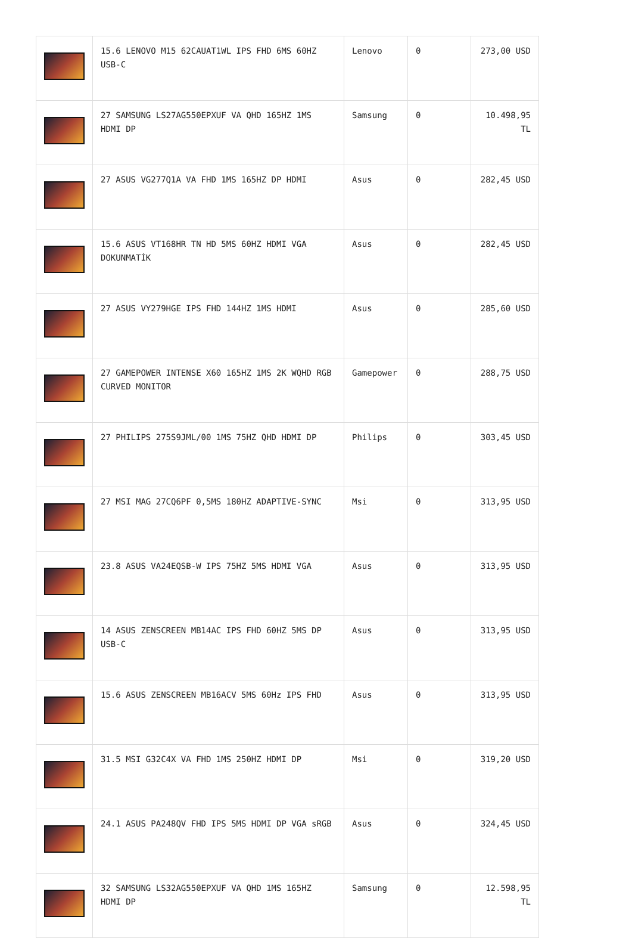| | 15.6 LENOVO M15 62CAUAT1WL IPS FHD 6MS 60HZ USB-C | Lenovo | 0 | 273,00 USD |
| | 27 SAMSUNG LS27AG550EPXUF VA QHD 165HZ 1MS HDMI DP | Samsung | 0 | 10.498,95 TL |
| | 27 ASUS VG277Q1A VA FHD 1MS 165HZ DP HDMI | Asus | 0 | 282,45 USD |
| | 15.6 ASUS VT168HR TN HD 5MS 60HZ HDMI VGA DOKUNMATİK | Asus | 0 | 282,45 USD |
| | 27 ASUS VY279HGE IPS FHD 144HZ 1MS HDMI | Asus | 0 | 285,60 USD |
| | 27 GAMEPOWER INTENSE X60 165HZ 1MS 2K WQHD RGB CURVED MONITOR | Gamepower | 0 | 288,75 USD |
| | 27 PHILIPS 275S9JML/00 1MS 75HZ QHD HDMI DP | Philips | 0 | 303,45 USD |
| | 27 MSI MAG 27CQ6PF 0,5MS 180HZ ADAPTIVE-SYNC | Msi | 0 | 313,95 USD |
| | 23.8 ASUS VA24EQSB-W IPS 75HZ 5MS HDMI VGA | Asus | 0 | 313,95 USD |
| | 14 ASUS ZENSCREEN MB14AC IPS FHD 60HZ 5MS DP USB-C | Asus | 0 | 313,95 USD |
| | 15.6 ASUS ZENSCREEN MB16ACV 5MS 60Hz IPS FHD | Asus | 0 | 313,95 USD |
| | 31.5 MSI G32C4X VA FHD 1MS 250HZ HDMI DP | Msi | 0 | 319,20 USD |
| | 24.1 ASUS PA248QV FHD IPS 5MS HDMI DP VGA sRGB | Asus | 0 | 324,45 USD |
| | 32 SAMSUNG LS32AG550EPXUF VA QHD 1MS 165HZ HDMI DP | Samsung | 0 | 12.598,95 TL |